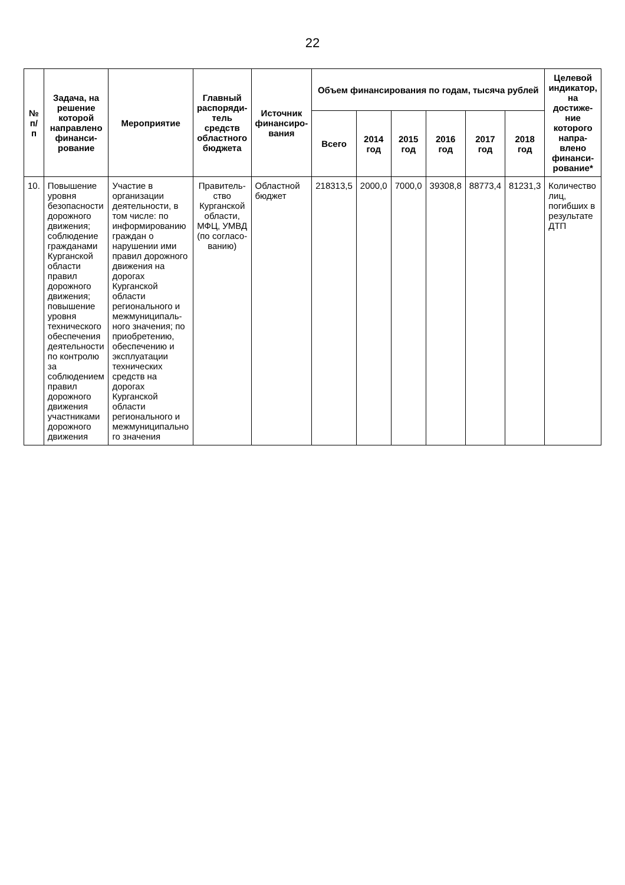22
| № п/п | Задача, на решение которой направлено финанси-рование | Мероприятие | Главный распоряди-тель средств областного бюджета | Источник финансиро-вания | Объем финансирования по годам, тысяча рублей | | | | | | Целевой индикатор, на достиже-ние которого напра-влено финанси-рование* |
| --- | --- | --- | --- | --- | --- | --- | --- | --- | --- | --- | --- |
| | | | | | Всего | 2014 год | 2015 год | 2016 год | 2017 год | 2018 год | |
| 10. | Повышение уровня безопасности дорожного движения; соблюдение гражданами Курганской области правил дорожного движения; повышение уровня технического обеспечения деятельности по контролю за соблюдением правил дорожного движения участниками дорожного движения | Участие в организации деятельности, в том числе: по информированию граждан о нарушении ими правил дорожного движения на дорогах Курганской области регионального и межмуниципаль-ного значения; по приобретению, обеспечению и эксплуатации технических средств на дорогах Курганской области регионального и межмуниципально го значения | Правитель-ство Курганской области, МФЦ, УМВД (по согласо-ванию) | Областной бюджет | 218313,5 | 2000,0 | 7000,0 | 39308,8 | 88773,4 | 81231,3 | Количество лиц, погибших в результате ДТП |